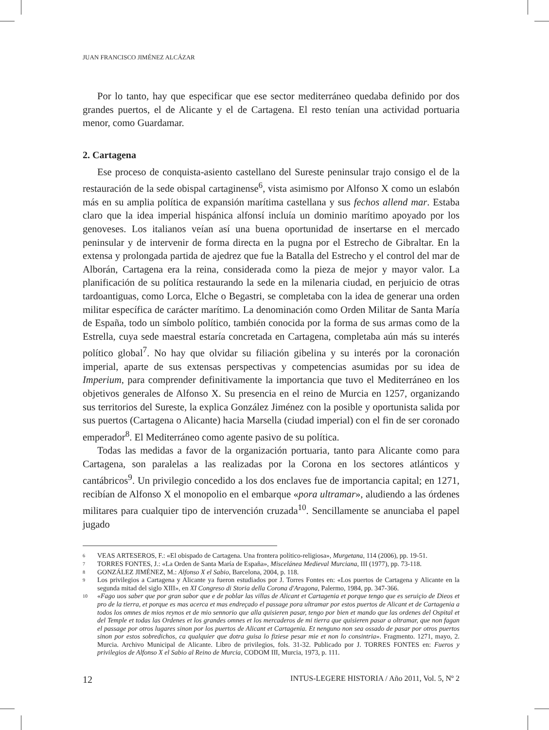JUAN FRANCISCO JIMÉNEZ ALCÁZAR
Por lo tanto, hay que especificar que ese sector mediterráneo quedaba definido por dos grandes puertos, el de Alicante y el de Cartagena. El resto tenían una actividad portuaria menor, como Guardamar.
2. Cartagena
Ese proceso de conquista-asiento castellano del Sureste peninsular trajo consigo el de la restauración de la sede obispal cartaginense<sup>6</sup>, vista asimismo por Alfonso X como un eslabón más en su amplia política de expansión marítima castellana y sus fechos allend mar. Estaba claro que la idea imperial hispánica alfonsí incluía un dominio marítimo apoyado por los genoveses. Los italianos veían así una buena oportunidad de insertarse en el mercado peninsular y de intervenir de forma directa en la pugna por el Estrecho de Gibraltar. En la extensa y prolongada partida de ajedrez que fue la Batalla del Estrecho y el control del mar de Alborán, Cartagena era la reina, considerada como la pieza de mejor y mayor valor. La planificación de su política restaurando la sede en la milenaria ciudad, en perjuicio de otras tardoantiguas, como Lorca, Elche o Begastri, se completaba con la idea de generar una orden militar específica de carácter marítimo. La denominación como Orden Militar de Santa María de España, todo un símbolo político, también conocida por la forma de sus armas como de la Estrella, cuya sede maestral estaría concretada en Cartagena, completaba aún más su interés político global<sup>7</sup>. No hay que olvidar su filiación gibelina y su interés por la coronación imperial, aparte de sus extensas perspectivas y competencias asumidas por su idea de Imperium, para comprender definitivamente la importancia que tuvo el Mediterráneo en los objetivos generales de Alfonso X. Su presencia en el reino de Murcia en 1257, organizando sus territorios del Sureste, la explica González Jiménez con la posible y oportunista salida por sus puertos (Cartagena o Alicante) hacia Marsella (ciudad imperial) con el fin de ser coronado emperador<sup>8</sup>. El Mediterráneo como agente pasivo de su política.
Todas las medidas a favor de la organización portuaria, tanto para Alicante como para Cartagena, son paralelas a las realizadas por la Corona en los sectores atlánticos y cantábricos<sup>9</sup>. Un privilegio concedido a los dos enclaves fue de importancia capital; en 1271, recibían de Alfonso X el monopolio en el embarque «pora ultramar», aludiendo a las órdenes militares para cualquier tipo de intervención cruzada<sup>10</sup>. Sencillamente se anunciaba el papel jugado
6 VEAS ARTESEROS, F.: «El obispado de Cartagena. Una frontera político-religiosa», Murgetana, 114 (2006), pp. 19-51.
7 TORRES FONTES, J.: «La Orden de Santa María de España», Miscelánea Medieval Murciana, III (1977), pp. 73-118.
8 GONZÁLEZ JIMÉNEZ, M.: Alfonso X el Sabio, Barcelona, 2004, p. 118.
9 Los privilegios a Cartagena y Alicante ya fueron estudiados por J. Torres Fontes en: «Los puertos de Cartagena y Alicante en la segunda mitad del siglo XIII», en XI Congreso di Storia della Corona d'Aragona, Palermo, 1984, pp. 347-366.
10 «Fago uos saber que por gran sabor que e de poblar las villas de Alicant et Cartagenia et porque tengo que es seruiçio de Dieos et pro de la tierra, et porque es mas acerca et mas endreçado el passage pora ultramar por estos puertos de Alicant et de Cartagenia a todos los omnes de mios reynos et de mio sennorio que alla quisieren pasar, tengo por bien et mando que las ordenes del Ospital et del Temple et todas las Ordenes et los grandes omnes et los mercaderos de mi tierra que quisieren pasar a oltramar, que non fagan el passage por otros lugares sinon por los puertos de Alicant et Cartagenia. Et nenguno non sea ossado de pasar por otros puertos sinon por estos sobredichos, ca qualquier que dotra guisa lo fiziese pesar mie et non lo consintria». Fragmento. 1271, mayo, 2. Murcia. Archivo Municipal de Alicante. Libro de privilegios, fols. 31-32. Publicado por J. TORRES FONTES en: Fueros y privilegios de Alfonso X el Sabio al Reino de Murcia, CODOM III, Murcia, 1973, p. 111.
12 INTUS-LEGERE HISTORIA / Año 2011, Vol. 5, Nº 2